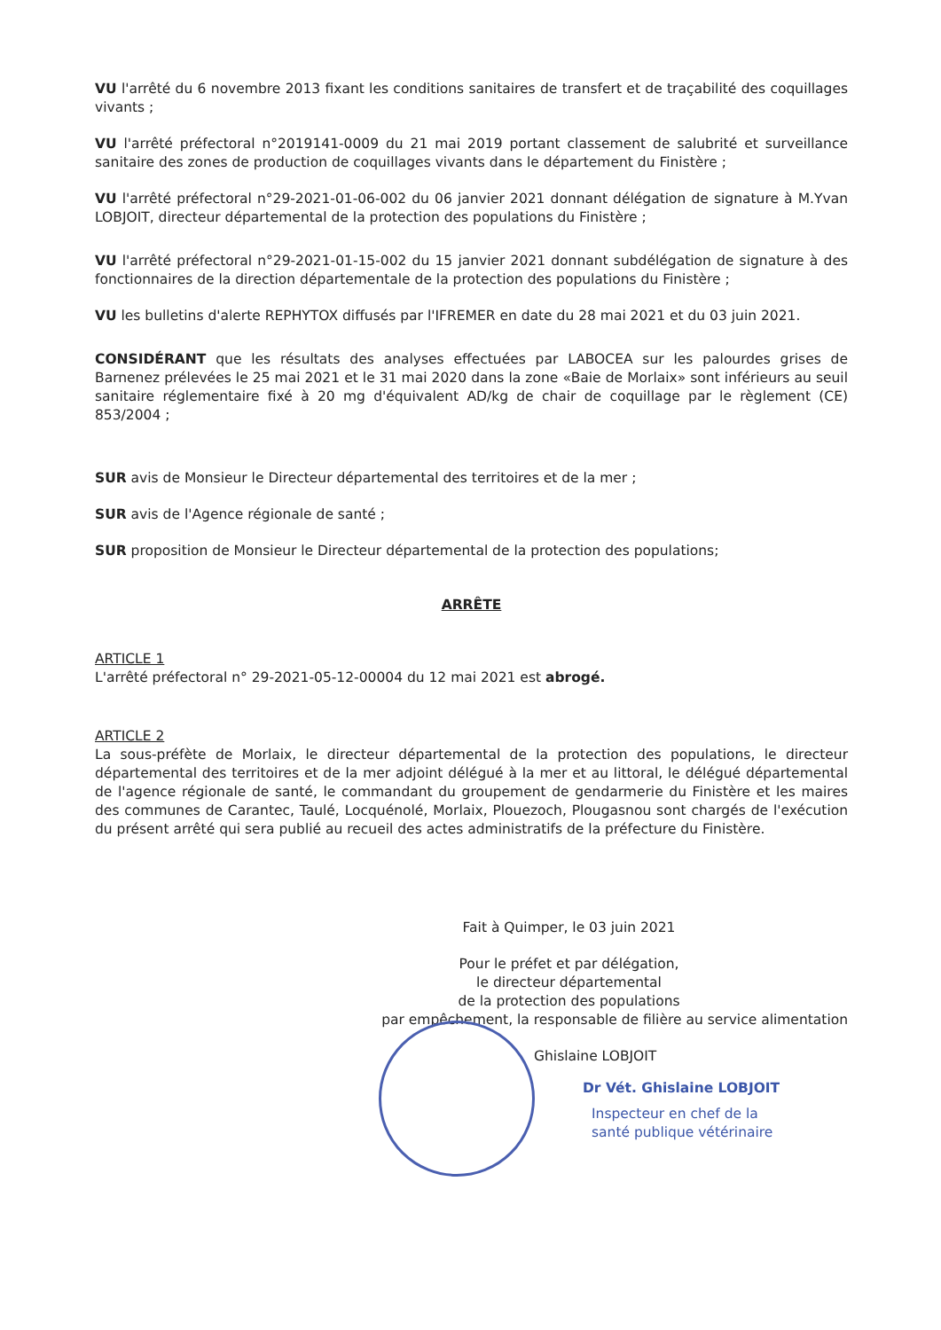VU l'arrêté du 6 novembre 2013 fixant les conditions sanitaires de transfert et de traçabilité des coquillages vivants ;
VU l'arrêté préfectoral n°2019141-0009 du 21 mai 2019 portant classement de salubrité et surveillance sanitaire des zones de production de coquillages vivants dans le département du Finistère ;
VU l'arrêté préfectoral n°29-2021-01-06-002 du 06 janvier 2021 donnant délégation de signature à M.Yvan LOBJOIT, directeur départemental de la protection des populations du Finistère ;
VU l'arrêté préfectoral n°29-2021-01-15-002 du 15 janvier 2021 donnant subdélégation de signature à des fonctionnaires de la direction départementale de la protection des populations du Finistère ;
VU les bulletins d'alerte REPHYTOX diffusés par l'IFREMER en date du 28 mai 2021 et du 03 juin 2021.
CONSIDÉRANT que les résultats des analyses effectuées par LABOCEA sur les palourdes grises de Barnenez prélevées le 25 mai 2021 et le 31 mai 2020 dans la zone «Baie de Morlaix» sont inférieurs au seuil sanitaire réglementaire fixé à 20 mg d'équivalent AD/kg de chair de coquillage par le règlement (CE) 853/2004 ;
SUR avis de Monsieur le Directeur départemental des territoires et de la mer ;
SUR avis de l'Agence régionale de santé ;
SUR proposition de Monsieur le Directeur départemental de la protection des populations;
ARRÊTE
ARTICLE 1
L'arrêté préfectoral n° 29-2021-05-12-00004 du 12 mai 2021 est abrogé.
ARTICLE 2
La sous-préfète de Morlaix, le directeur départemental de la protection des populations, le directeur départemental des territoires et de la mer adjoint délégué à la mer et au littoral, le délégué départemental de l'agence régionale de santé, le commandant du groupement de gendarmerie du Finistère et les maires des communes de Carantec, Taulé, Locquénolé, Morlaix, Plouezoch, Plougasnou sont chargés de l'exécution du présent arrêté qui sera publié au recueil des actes administratifs de la préfecture du Finistère.
Fait à Quimper, le 03 juin 2021
Pour le préfet et par délégation,
le directeur départemental
de la protection des populations
par empêchement, la responsable de filière au service alimentation
Ghislaine LOBJOIT
Dr Vét. Ghislaine LOBJOIT
Inspecteur en chef de la
santé publique vétérinaire